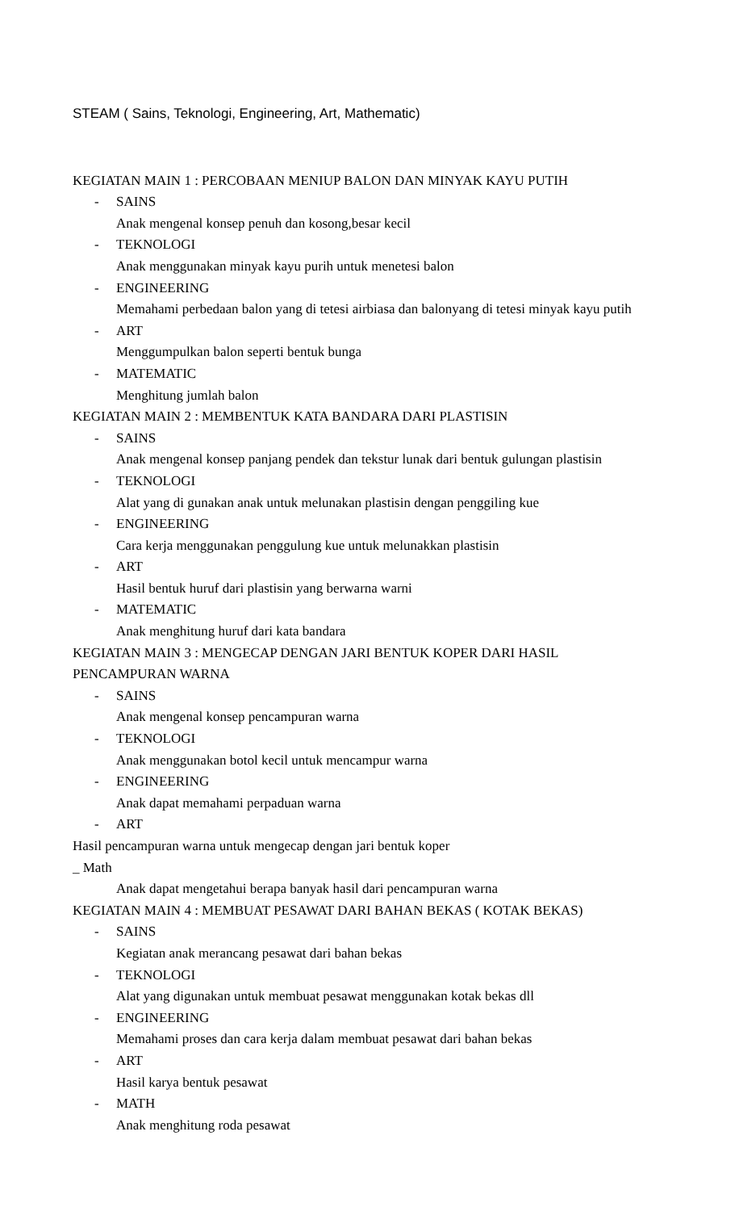STEAM ( Sains, Teknologi, Engineering, Art, Mathematic)
KEGIATAN MAIN 1 : PERCOBAAN MENIUP BALON DAN MINYAK KAYU PUTIH
- SAINS
Anak mengenal konsep penuh dan kosong,besar kecil
- TEKNOLOGI
Anak menggunakan minyak kayu purih untuk menetesi balon
- ENGINEERING
Memahami perbedaan balon yang di tetesi airbiasa dan balonyang di tetesi minyak kayu putih
- ART
Menggumpulkan balon seperti bentuk bunga
- MATEMATIC
Menghitung jumlah balon
KEGIATAN MAIN 2 : MEMBENTUK KATA BANDARA DARI PLASTISIN
- SAINS
Anak mengenal konsep panjang pendek dan tekstur lunak dari bentuk gulungan plastisin
- TEKNOLOGI
Alat yang di gunakan anak untuk melunakan plastisin dengan penggiling kue
- ENGINEERING
Cara kerja menggunakan penggulung kue untuk melunakkan plastisin
- ART
Hasil bentuk huruf dari plastisin yang berwarna warni
- MATEMATIC
Anak menghitung huruf dari kata bandara
KEGIATAN MAIN 3 : MENGECAP DENGAN JARI BENTUK KOPER DARI HASIL
PENCAMPURAN WARNA
- SAINS
Anak mengenal konsep pencampuran warna
- TEKNOLOGI
Anak menggunakan botol kecil untuk mencampur warna
- ENGINEERING
Anak dapat memahami perpaduan warna
- ART
Hasil pencampuran warna untuk mengecap dengan jari bentuk koper
_ Math
Anak dapat mengetahui berapa banyak hasil dari pencampuran warna
KEGIATAN MAIN 4 : MEMBUAT PESAWAT DARI BAHAN BEKAS ( KOTAK BEKAS)
- SAINS
Kegiatan anak merancang pesawat dari bahan bekas
- TEKNOLOGI
Alat yang digunakan untuk membuat pesawat menggunakan kotak bekas dll
- ENGINEERING
Memahami proses dan cara kerja dalam membuat pesawat dari bahan bekas
- ART
Hasil karya bentuk pesawat
- MATH
Anak menghitung roda pesawat